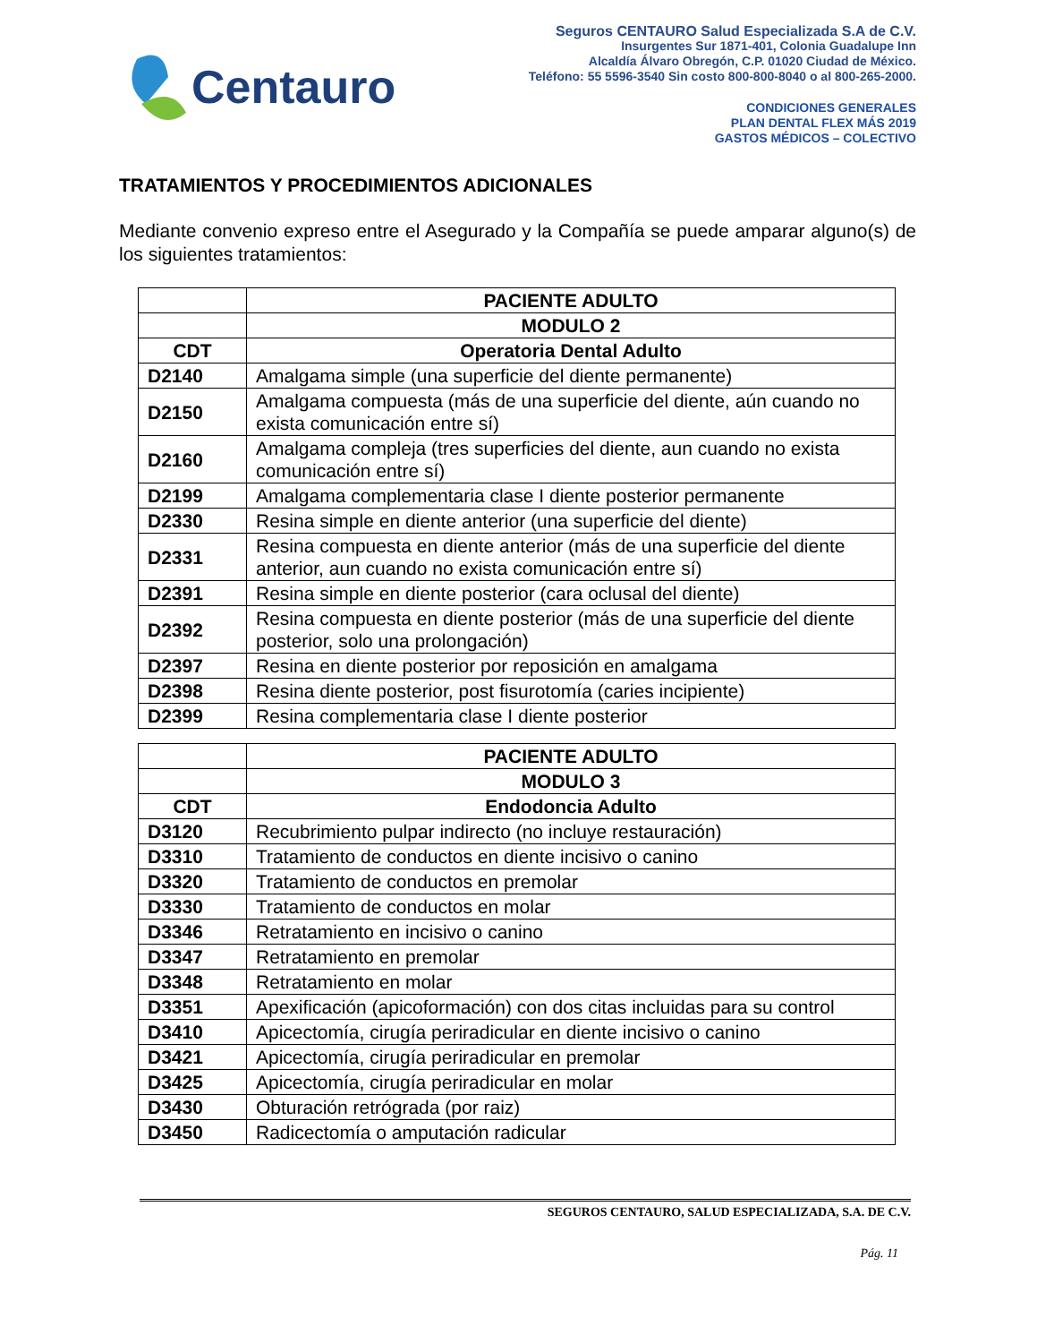Centauro
Seguros CENTAURO Salud Especializada S.A de C.V.
Insurgentes Sur 1871-401, Colonia Guadalupe Inn
Alcaldía Álvaro Obregón, C.P. 01020 Ciudad de México.
Teléfono: 55 5596-3540 Sin costo 800-800-8040 o al 800-265-2000.
CONDICIONES GENERALES
PLAN DENTAL FLEX MÁS 2019
GASTOS MÉDICOS – COLECTIVO
TRATAMIENTOS Y PROCEDIMIENTOS ADICIONALES
Mediante convenio expreso entre el Asegurado y la Compañía se puede amparar alguno(s) de los siguientes tratamientos:
| | PACIENTE ADULTO |
| --- | --- |
| | MODULO 2 |
| CDT | Operatoria Dental Adulto |
| D2140 | Amalgama simple (una superficie del diente permanente) |
| D2150 | Amalgama compuesta (más de una superficie del diente, aún cuando no exista comunicación entre sí) |
| D2160 | Amalgama compleja (tres superficies del diente, aun cuando no exista comunicación entre sí) |
| D2199 | Amalgama complementaria clase I diente posterior permanente |
| D2330 | Resina simple en diente anterior (una superficie del diente) |
| D2331 | Resina compuesta en diente anterior (más de una superficie del diente anterior, aun cuando no exista comunicación entre sí) |
| D2391 | Resina simple en diente posterior (cara oclusal del diente) |
| D2392 | Resina compuesta en diente posterior (más de una superficie del diente posterior, solo una prolongación) |
| D2397 | Resina en diente posterior por reposición en amalgama |
| D2398 | Resina diente posterior, post fisurotomía (caries incipiente) |
| D2399 | Resina complementaria clase I diente posterior |
| | PACIENTE ADULTO |
| --- | --- |
| | MODULO 3 |
| CDT | Endodoncia Adulto |
| D3120 | Recubrimiento pulpar indirecto (no incluye restauración) |
| D3310 | Tratamiento de conductos en diente incisivo o canino |
| D3320 | Tratamiento de conductos en premolar |
| D3330 | Tratamiento de conductos en molar |
| D3346 | Retratamiento en incisivo o canino |
| D3347 | Retratamiento en premolar |
| D3348 | Retratamiento en molar |
| D3351 | Apexificación (apicoformación) con dos citas incluidas para su control |
| D3410 | Apicectomía, cirugía periradicular en diente incisivo o canino |
| D3421 | Apicectomía, cirugía periradicular en premolar |
| D3425 | Apicectomía, cirugía periradicular en molar |
| D3430 | Obturación retrógrada (por raiz) |
| D3450 | Radicectomía o amputación radicular |
SEGUROS CENTAURO, SALUD ESPECIALIZADA, S.A. DE C.V.
Pág. 11